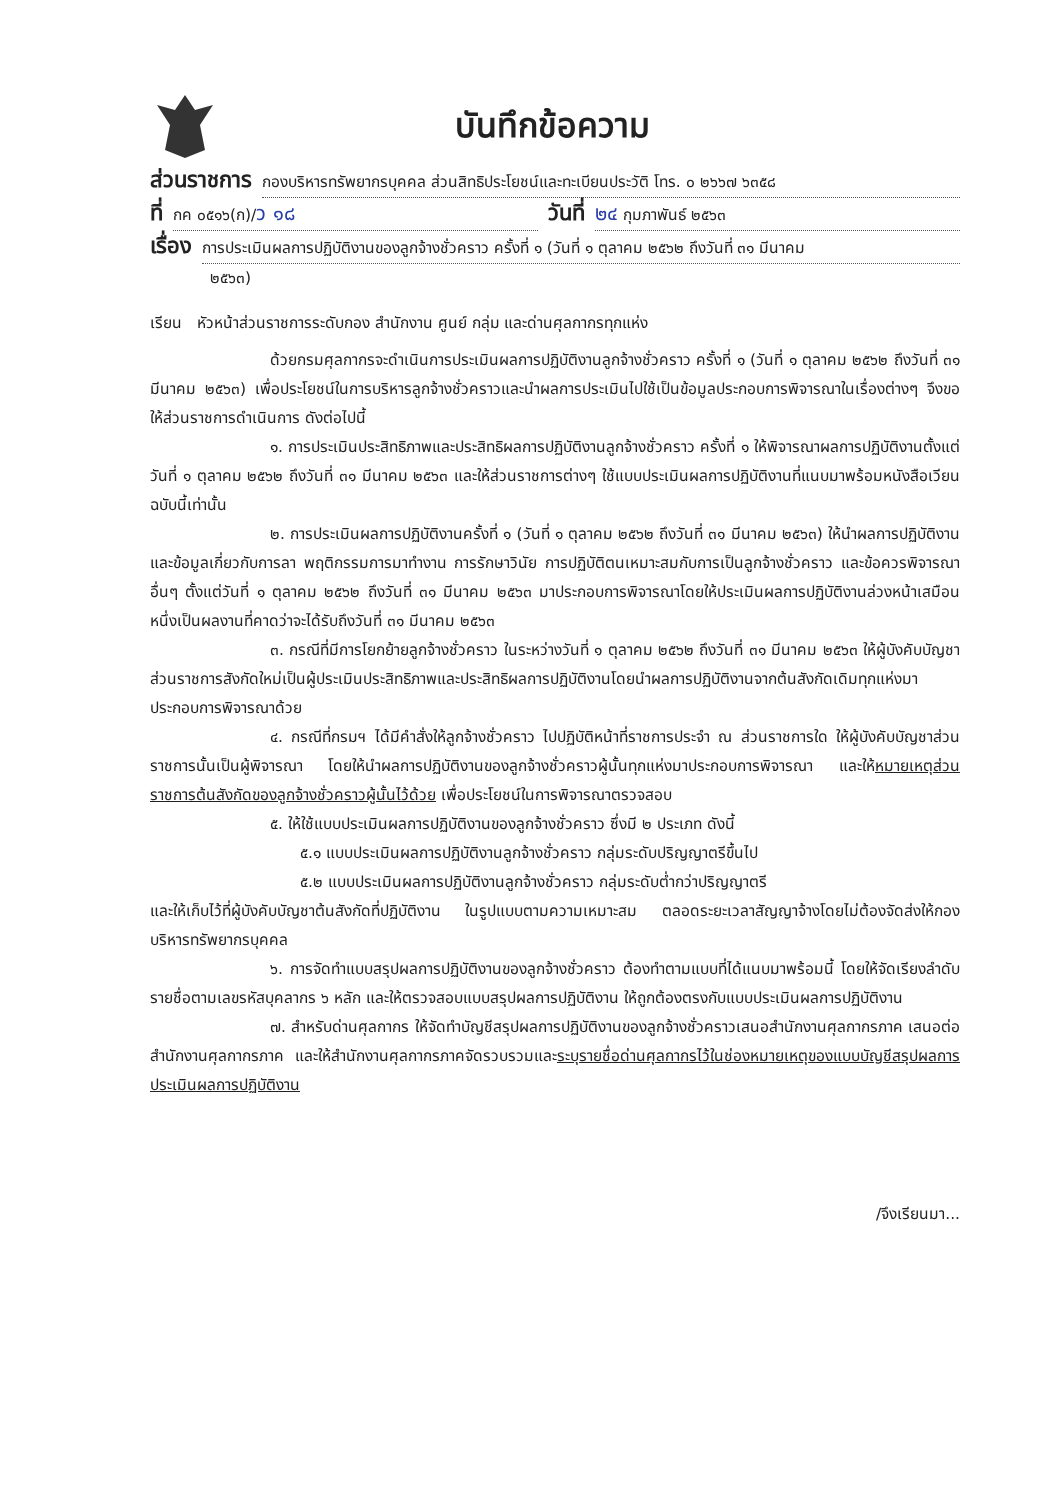บันทึกข้อความ
ส่วนราชการ กองบริหารทรัพยากรบุคคล ส่วนสิทธิประโยชน์และทะเบียนประวัติ โทร. ๐ ๒๖๖๗ ๖๓๕๘
ที่ กค ๐๕๑๖(ก)/ว ๑๘ วันที่ ๒๔ กุมภาพันธ์ ๒๕๖๓
เรื่อง การประเมินผลการปฏิบัติงานของลูกจ้างชั่วคราว ครั้งที่ ๑ (วันที่ ๑ ตุลาคม ๒๕๖๒ ถึงวันที่ ๓๑ มีนาคม
๒๕๖๓)
เรียน หัวหน้าส่วนราชการระดับกอง สำนักงาน ศูนย์ กลุ่ม และด่านศุลกากรทุกแห่ง
ด้วยกรมศุลกากรจะดำเนินการประเมินผลการปฏิบัติงานลูกจ้างชั่วคราว ครั้งที่ ๑ (วันที่ ๑ ตุลาคม ๒๕๖๒ ถึงวันที่ ๓๑ มีนาคม ๒๕๖๓) เพื่อประโยชน์ในการบริหารลูกจ้างชั่วคราวและนำผลการประเมินไปใช้เป็นข้อมูลประกอบการพิจารณาในเรื่องต่างๆ จึงขอให้ส่วนราชการดำเนินการ ดังต่อไปนี้
๑. การประเมินประสิทธิภาพและประสิทธิผลการปฏิบัติงานลูกจ้างชั่วคราว ครั้งที่ ๑ ให้พิจารณาผลการปฏิบัติงานตั้งแต่วันที่ ๑ ตุลาคม ๒๕๖๒ ถึงวันที่ ๓๑ มีนาคม ๒๕๖๓ และให้ส่วนราชการต่างๆ ใช้แบบประเมินผลการปฏิบัติงานที่แนบมาพร้อมหนังสือเวียนฉบับนี้เท่านั้น
๒. การประเมินผลการปฏิบัติงานครั้งที่ ๑ (วันที่ ๑ ตุลาคม ๒๕๖๒ ถึงวันที่ ๓๑ มีนาคม ๒๕๖๓) ให้นำผลการปฏิบัติงานและข้อมูลเกี่ยวกับการลา พฤติกรรมการมาทำงาน การรักษาวินัย การปฏิบัติตนเหมาะสมกับการเป็นลูกจ้างชั่วคราว และข้อควรพิจารณาอื่นๆ ตั้งแต่วันที่ ๑ ตุลาคม ๒๕๖๒ ถึงวันที่ ๓๑ มีนาคม ๒๕๖๓ มาประกอบการพิจารณาโดยให้ประเมินผลการปฏิบัติงานล่วงหน้าเสมือนหนึ่งเป็นผลงานที่คาดว่าจะได้รับถึงวันที่ ๓๑ มีนาคม ๒๕๖๓
๓. กรณีที่มีการโยกย้ายลูกจ้างชั่วคราว ในระหว่างวันที่ ๑ ตุลาคม ๒๕๖๒ ถึงวันที่ ๓๑ มีนาคม ๒๕๖๓ ให้ผู้บังคับบัญชาส่วนราชการสังกัดใหม่เป็นผู้ประเมินประสิทธิภาพและประสิทธิผลการปฏิบัติงานโดยนำผลการปฏิบัติงานจากต้นสังกัดเดิมทุกแห่งมาประกอบการพิจารณาด้วย
๔. กรณีที่กรมฯ ได้มีคำสั่งให้ลูกจ้างชั่วคราว ไปปฏิบัติหน้าที่ราชการประจำ ณ ส่วนราชการใด ให้ผู้บังคับบัญชาส่วนราชการนั้นเป็นผู้พิจารณา โดยให้นำผลการปฏิบัติงานของลูกจ้างชั่วคราวผู้นั้นทุกแห่งมาประกอบการพิจารณา และให้หมายเหตุส่วนราชการต้นสังกัดของลูกจ้างชั่วคราวผู้นั้นไว้ด้วย เพื่อประโยชน์ในการพิจารณาตรวจสอบ
๕. ให้ใช้แบบประเมินผลการปฏิบัติงานของลูกจ้างชั่วคราว ซึ่งมี ๒ ประเภท ดังนี้
๕.๑ แบบประเมินผลการปฏิบัติงานลูกจ้างชั่วคราว กลุ่มระดับปริญญาตรีขึ้นไป
๕.๒ แบบประเมินผลการปฏิบัติงานลูกจ้างชั่วคราว กลุ่มระดับต่ำกว่าปริญญาตรี
และให้เก็บไว้ที่ผู้บังคับบัญชาต้นสังกัดที่ปฏิบัติงาน ในรูปแบบตามความเหมาะสม ตลอดระยะเวลาสัญญาจ้างโดยไม่ต้องจัดส่งให้กองบริหารทรัพยากรบุคคล
๖. การจัดทำแบบสรุปผลการปฏิบัติงานของลูกจ้างชั่วคราว ต้องทำตามแบบที่ได้แนบมาพร้อมนี้ โดยให้จัดเรียงลำดับรายชื่อตามเลขรหัสบุคลากร ๖ หลัก และให้ตรวจสอบแบบสรุปผลการปฏิบัติงาน ให้ถูกต้องตรงกับแบบประเมินผลการปฏิบัติงาน
๗. สำหรับด่านศุลกากร ให้จัดทำบัญชีสรุปผลการปฏิบัติงานของลูกจ้างชั่วคราวเสนอสำนักงานศุลกากรภาค เสนอต่อสำนักงานศุลกากรภาค และให้สำนักงานศุลกากรภาคจัดรวบรวมและระบุรายชื่อด่านศุลกากรไว้ในช่องหมายเหตุของแบบบัญชีสรุปผลการประเมินผลการปฏิบัติงาน
/จึงเรียนมา...